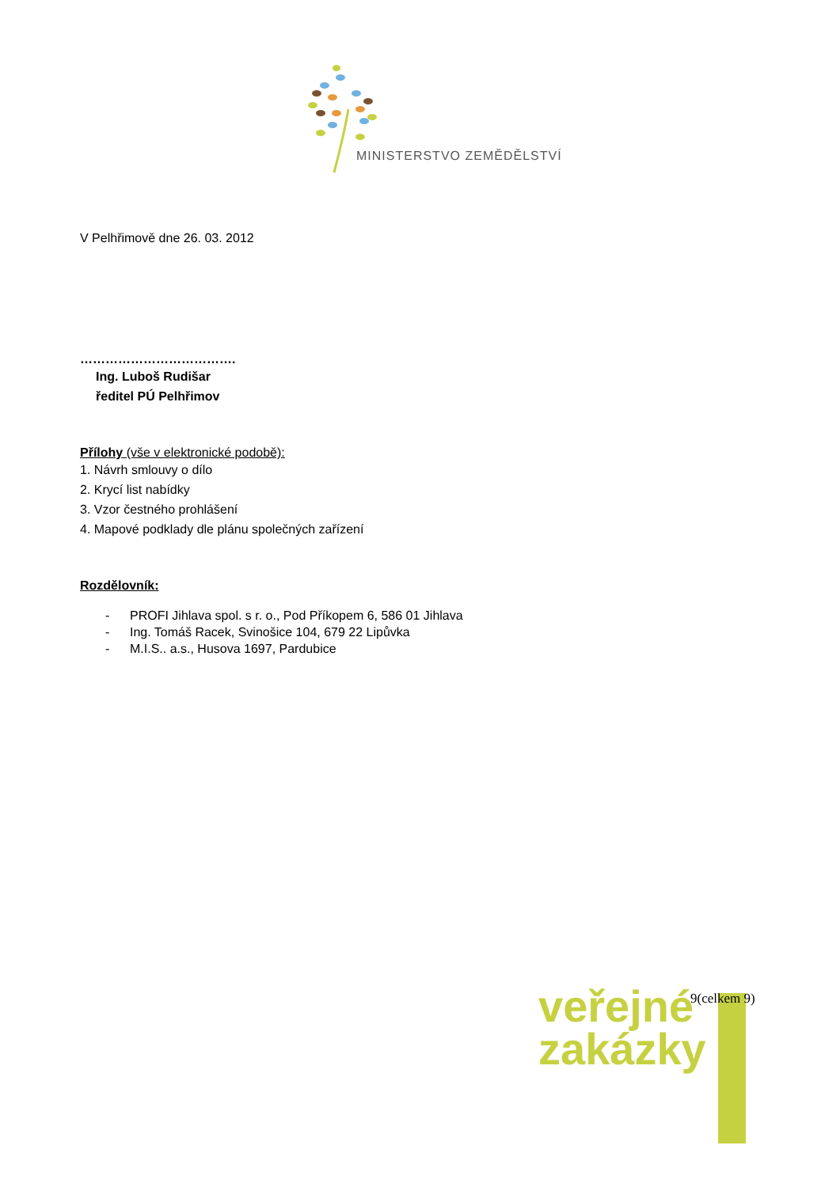MINISTERSTVO ZEMĚDĚLSTVÍ
V Pelhřimově dne 26. 03. 2012
……………………………….
Ing. Luboš Rudišar
ředitel PÚ Pelhřimov
Přílohy (vše v elektronické podobě):
1. Návrh smlouvy o dílo
2. Krycí list nabídky
3. Vzor čestného prohlášení
4. Mapové podklady dle plánu společných zařízení
Rozdělovník:
- PROFI Jihlava spol. s r. o., Pod Příkopem 6, 586 01 Jihlava
- Ing. Tomáš Racek, Svinošice 104, 679 22 Lipůvka
- M.I.S.. a.s., Husova 1697, Pardubice
veřejné
zakázky
9(celkem 9)